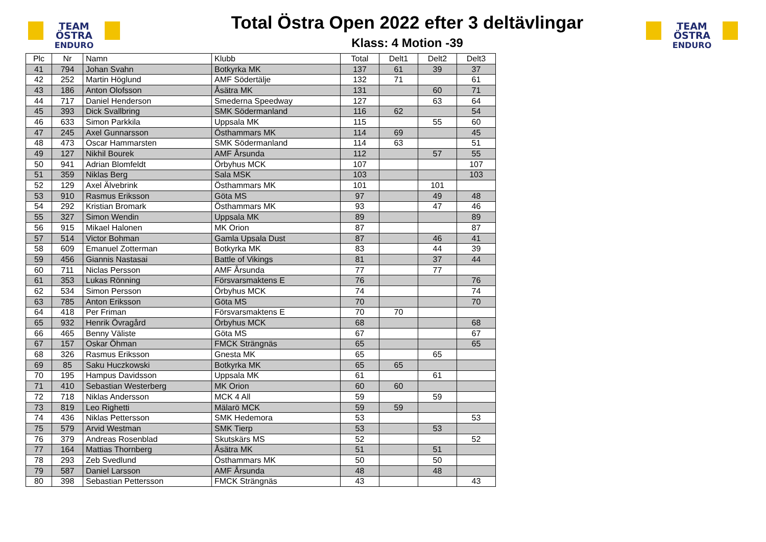TEAM ÖSTRA
ENDURO
Total Östra Open 2022 efter 3 deltävlingar
Klass: 4 Motion -39
TEAM ÖSTRA
ENDURO
| Plc | Nr | Namn | Klubb | Total | Delt1 | Delt2 | Delt3 |
| --- | --- | --- | --- | --- | --- | --- | --- |
| 41 | 794 | Johan Svahn | Botkyrka MK | 137 | 61 | 39 | 37 |
| 42 | 252 | Martin Höglund | AMF Södertälje | 132 | 71 | | 61 |
| 43 | 186 | Anton Olofsson | Åsätra MK | 131 | | 60 | 71 |
| 44 | 717 | Daniel Henderson | Smederna Speedway | 127 | | 63 | 64 |
| 45 | 393 | Dick Svallbring | SMK Södermanland | 116 | 62 | | 54 |
| 46 | 633 | Simon Parkkila | Uppsala MK | 115 | | 55 | 60 |
| 47 | 245 | Axel Gunnarsson | Östhammars MK | 114 | 69 | | 45 |
| 48 | 473 | Oscar Hammarsten | SMK Södermanland | 114 | 63 | | 51 |
| 49 | 127 | Nikhil Bourek | AMF Årsunda | 112 | | 57 | 55 |
| 50 | 941 | Adrian Blomfeldt | Örbyhus MCK | 107 | | | 107 |
| 51 | 359 | Niklas Berg | Sala MSK | 103 | | | 103 |
| 52 | 129 | Axel Älvebrink | Östhammars MK | 101 | | 101 | |
| 53 | 910 | Rasmus Eriksson | Göta MS | 97 | | 49 | 48 |
| 54 | 292 | Kristian Bromark | Östhammars MK | 93 | | 47 | 46 |
| 55 | 327 | Simon Wendin | Uppsala MK | 89 | | | 89 |
| 56 | 915 | Mikael Halonen | MK Orion | 87 | | | 87 |
| 57 | 514 | Victor Bohman | Gamla Upsala Dust | 87 | | 46 | 41 |
| 58 | 609 | Emanuel Zotterman | Botkyrka MK | 83 | | 44 | 39 |
| 59 | 456 | Giannis Nastasai | Battle of Vikings | 81 | | 37 | 44 |
| 60 | 711 | Niclas Persson | AMF Årsunda | 77 | | 77 | |
| 61 | 353 | Lukas Rönning | Försvarsmaktens E | 76 | | | 76 |
| 62 | 534 | Simon Persson | Örbyhus MCK | 74 | | | 74 |
| 63 | 785 | Anton Eriksson | Göta MS | 70 | | | 70 |
| 64 | 418 | Per Friman | Försvarsmaktens E | 70 | 70 | | |
| 65 | 932 | Henrik Övragård | Örbyhus MCK | 68 | | | 68 |
| 66 | 465 | Benny Väliste | Göta MS | 67 | | | 67 |
| 67 | 157 | Oskar Öhman | FMCK Strängnäs | 65 | | | 65 |
| 68 | 326 | Rasmus Eriksson | Gnesta MK | 65 | | 65 | |
| 69 | 85 | Saku Huczkowski | Botkyrka MK | 65 | 65 | | |
| 70 | 195 | Hampus Davidsson | Uppsala MK | 61 | | 61 | |
| 71 | 410 | Sebastian Westerberg | MK Orion | 60 | 60 | | |
| 72 | 718 | Niklas Andersson | MCK 4 All | 59 | | 59 | |
| 73 | 819 | Leo Righetti | Mälarö MCK | 59 | 59 | | |
| 74 | 436 | Niklas Pettersson | SMK Hedemora | 53 | | | 53 |
| 75 | 579 | Arvid Westman | SMK Tierp | 53 | | 53 | |
| 76 | 379 | Andreas Rosenblad | Skutskärs MS | 52 | | | 52 |
| 77 | 164 | Mattias Thornberg | Åsätra MK | 51 | | 51 | |
| 78 | 293 | Zeb Svedlund | Östhammars MK | 50 | | 50 | |
| 79 | 587 | Daniel Larsson | AMF Årsunda | 48 | | 48 | |
| 80 | 398 | Sebastian Pettersson | FMCK Strängnäs | 43 | | | 43 |